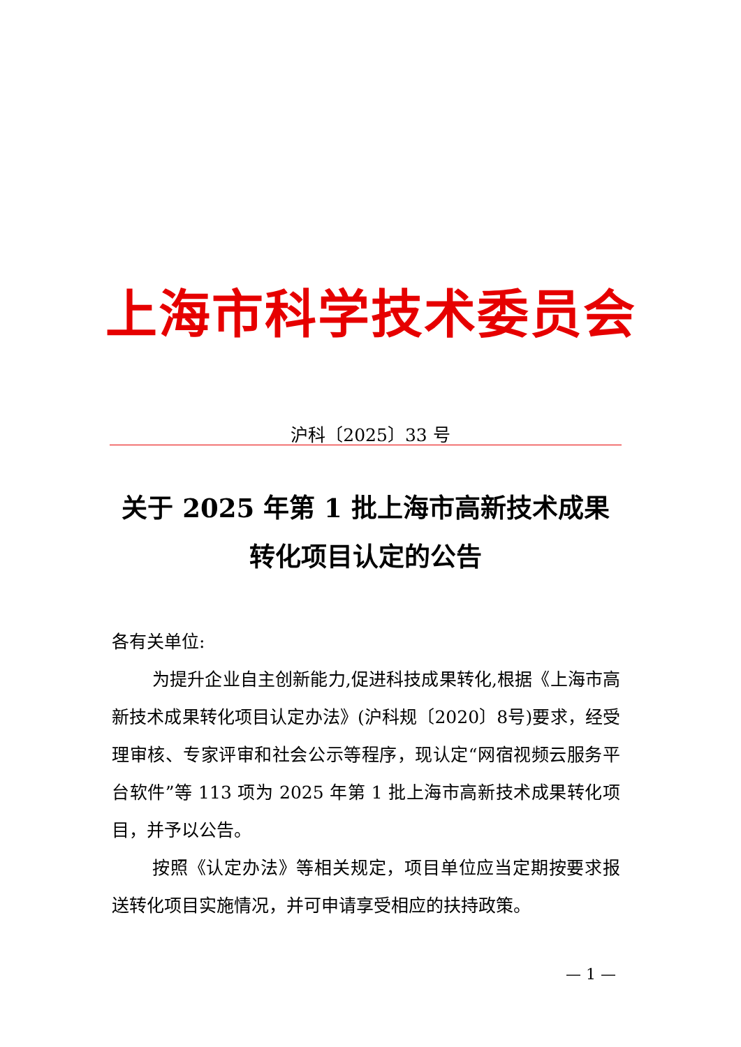上海市科学技术委员会
沪科〔2025〕33 号
关于 2025 年第 1 批上海市高新技术成果
转化项目认定的公告
各有关单位:
为提升企业自主创新能力,促进科技成果转化,根据《上海市高新技术成果转化项目认定办法》(沪科规〔2020〕8号)要求，经受理审核、专家评审和社会公示等程序，现认定“网宿视频云服务平台软件”等 113 项为 2025 年第 1 批上海市高新技术成果转化项目，并予以公告。
按照《认定办法》等相关规定，项目单位应当定期按要求报送转化项目实施情况，并可申请享受相应的扶持政策。
— 1 —